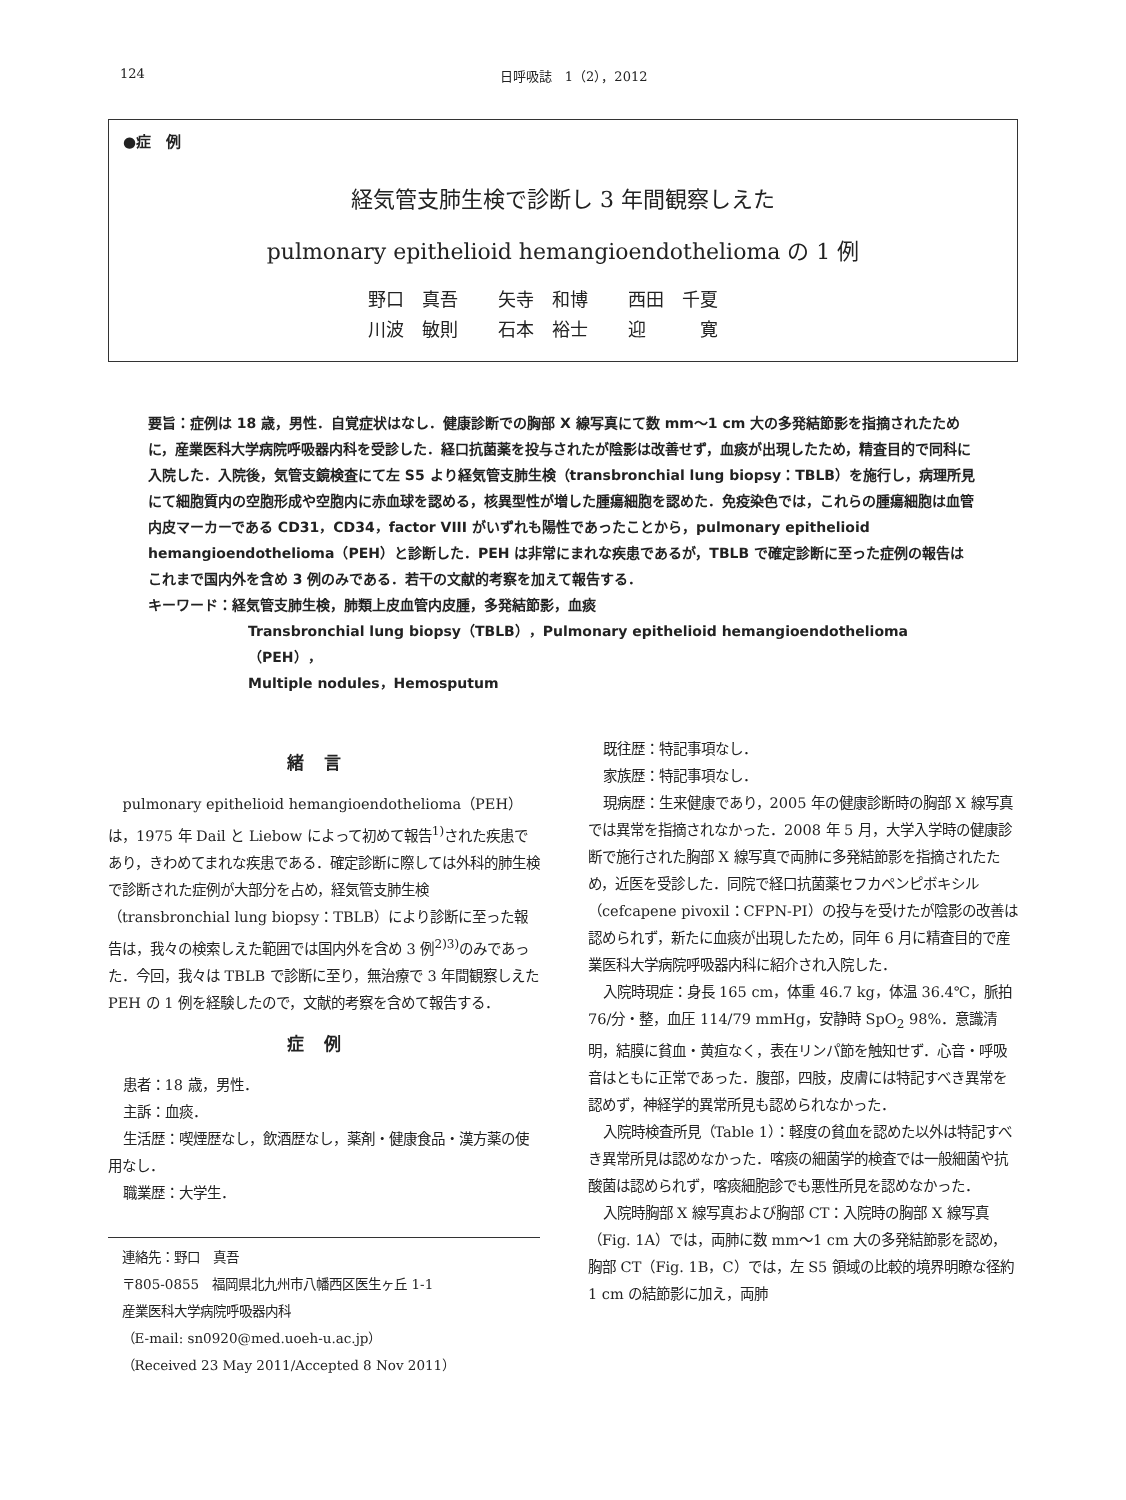124 日呼吸誌　1（2），2012
●症　例
経気管支肺生検で診断し 3 年間観察しえた
pulmonary epithelioid hemangioendothelioma の 1 例
野口　真吾 矢寺　和博 西田　千夏
川波　敏則 石本　裕士 迎　　　寛
要旨：症例は 18 歳，男性．自覚症状はなし．健康診断での胸部 X 線写真にて数 mm〜1 cm 大の多発結節影を指摘されたために，産業医科大学病院呼吸器内科を受診した．経口抗菌薬を投与されたが陰影は改善せず，血痰が出現したため，精査目的で同科に入院した．入院後，気管支鏡検査にて左 S5 より経気管支肺生検（transbronchial lung biopsy：TBLB）を施行し，病理所見にて細胞質内の空胞形成や空胞内に赤血球を認める，核異型性が増した腫瘍細胞を認めた．免疫染色では，これらの腫瘍細胞は血管内皮マーカーである CD31，CD34，factor VIII がいずれも陽性であったことから，pulmonary epithelioid hemangioendothelioma（PEH）と診断した．PEH は非常にまれな疾患であるが，TBLB で確定診断に至った症例の報告はこれまで国内外を含め 3 例のみである．若干の文献的考察を加えて報告する．
キーワード：経気管支肺生検，肺類上皮血管内皮腫，多発結節影，血痰
Transbronchial lung biopsy（TBLB），Pulmonary epithelioid hemangioendothelioma（PEH），
Multiple nodules，Hemosputum
緒言
pulmonary epithelioid hemangioendothelioma（PEH）は，1975 年 Dail と Liebow によって初めて報告<sup>1)</sup>された疾患であり，きわめてまれな疾患である．確定診断に際しては外科的肺生検で診断された症例が大部分を占め，経気管支肺生検（transbronchial lung biopsy：TBLB）により診断に至った報告は，我々の検索しえた範囲では国内外を含め 3 例<sup>2)3)</sup>のみであった．今回，我々は TBLB で診断に至り，無治療で 3 年間観察しえた PEH の 1 例を経験したので，文献的考察を含めて報告する．
症例
患者：18 歳，男性．
主訴：血痰．
生活歴：喫煙歴なし，飲酒歴なし，薬剤・健康食品・漢方薬の使用なし．
職業歴：大学生．
連絡先：野口　真吾
〒805-0855　福岡県北九州市八幡西区医生ヶ丘 1-1
産業医科大学病院呼吸器内科
（E-mail: sn0920@med.uoeh-u.ac.jp）
（Received 23 May 2011/Accepted 8 Nov 2011）
既往歴：特記事項なし．
家族歴：特記事項なし．
現病歴：生来健康であり，2005 年の健康診断時の胸部 X 線写真では異常を指摘されなかった．2008 年 5 月，大学入学時の健康診断で施行された胸部 X 線写真で両肺に多発結節影を指摘されたため，近医を受診した．同院で経口抗菌薬セフカペンピボキシル（cefcapene pivoxil：CFPN-PI）の投与を受けたが陰影の改善は認められず，新たに血痰が出現したため，同年 6 月に精査目的で産業医科大学病院呼吸器内科に紹介され入院した．
入院時現症：身長 165 cm，体重 46.7 kg，体温 36.4℃，脈拍 76/分・整，血圧 114/79 mmHg，安静時 SpO<sub>2</sub> 98%．意識清明，結膜に貧血・黄疸なく，表在リンパ節を触知せず．心音・呼吸音はともに正常であった．腹部，四肢，皮膚には特記すべき異常を認めず，神経学的異常所見も認められなかった．
入院時検査所見（Table 1）：軽度の貧血を認めた以外は特記すべき異常所見は認めなかった．喀痰の細菌学的検査では一般細菌や抗酸菌は認められず，喀痰細胞診でも悪性所見を認めなかった．
入院時胸部 X 線写真および胸部 CT：入院時の胸部 X 線写真（Fig. 1A）では，両肺に数 mm〜1 cm 大の多発結節影を認め，胸部 CT（Fig. 1B，C）では，左 S5 領域の比較的境界明瞭な径約 1 cm の結節影に加え，両肺